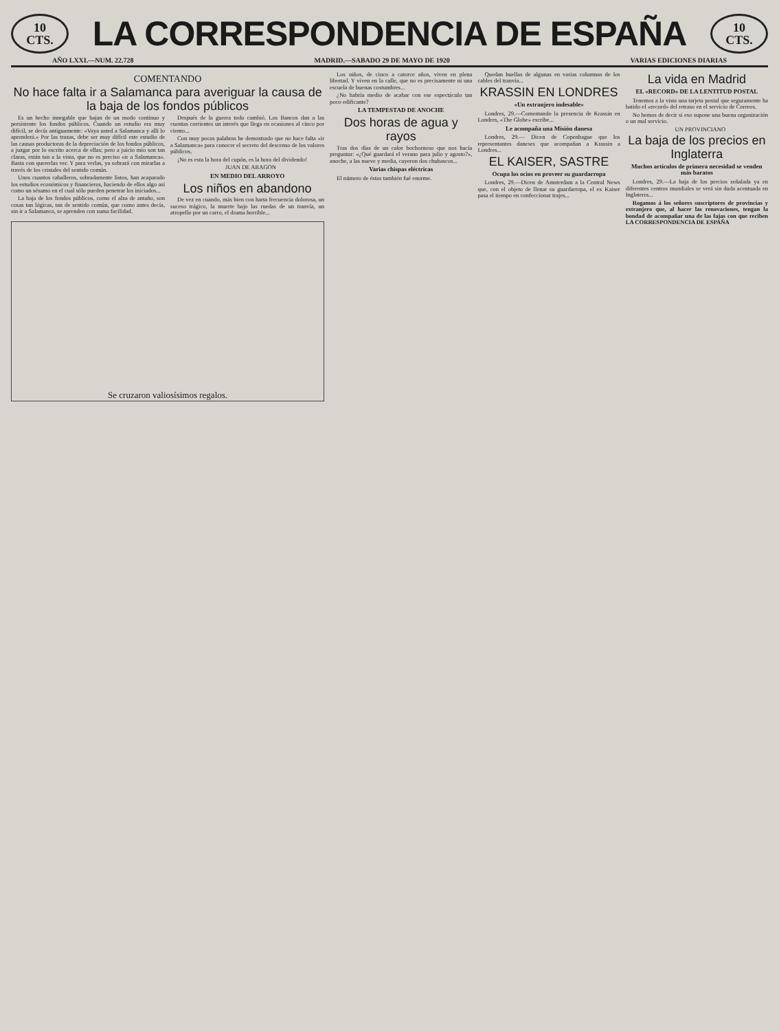10
CTS.
LA CORRESPONDENCIA DE ESPAÑA
10
CTS.
AÑO LXXI.—NUM. 22.728 MADRID.—SABADO 29 DE MAYO DE 1920 VARIAS EDICIONES DIARIAS
COMENTANDO
No hace falta ir a Salamanca para averiguar la causa de la baja de los fondos públicos
Es un hecho innegable que bajan de un modo continuo y persistente los fondos públicos. Cuando un estudio era muy difícil, se decía antiguamente: «Vaya usted a Salamanca y allí lo aprenderá.» Por las trazas, debe ser muy difícil este estudio de las causas productoras de la depreciación de los fondos públicos, a juzgar por lo escrito acerca de ellas; pero a juicio mío son tan claras, están tan a la vista, que no es preciso «ir a Salamanca». Basta con quererlas ver. Y para verlas, ya sobrará con mirarlas a través de los cristales del sentido común.
Unos cuantos caballeros, sobradamente listos, han acaparado los estudios económicos y financieros, haciendo de ellos algo así como un sésamo en el cual sólo pueden penetrar los iniciados...
La baja de los fondos públicos, como el alza de antaño, son cosas tan lógicas, tan de sentido común, que como antes decía, sin ir a Salamanca, se aprenden con suma facilidad.
Después de la guerra todo cambió. Los Bancos dan a las cuentas corrientes un interés que llega en ocasiones al cinco por ciento...
Con muy pocas palabras he demostrado que no hace falta «ir a Salamanca» para conocer el secreto del descenso de los valores públicos.
¡No es esta la hora del cupón, es la hora del dividendo!
JUAN DE ARAGON
EN MEDIO DEL ARROYO
Los niños en abandono
De vez en cuando, más bien con harta frecuencia dolorosa, un suceso trágico, la muerte bajo las ruedas de un tranvía, un atropello por un carro, el drama horrible...
Se cruzaron valiosísimos regalos.
Los niños, de cinco a catorce años, viven en plena libertad. Y viven en la calle, que no es precisamente ni una escuela de buenas costumbres...
¿No habría medio de acabar con ese espectáculo tan poco edificante?
LA TEMPESTAD DE ANOCHE
Dos horas de agua y rayos
Tras dos días de un calor bochornoso que nos hacía preguntar: «¿Qué guardará el verano para julio y agosto?», anoche, a las nueve y media, cayeron dos chubascos...
Varias chispas eléctricas
El número de éstas también fué enorme.
Quedan huellas de algunas en varias columnas de los cables del tranvía...
KRASSIN EN LONDRES
«Un extranjero indesable»
Londres, 29.—Comentando la presencia de Krassin en Londres, «The Globe» escribe...
Le acompaña una Misión danesa
Londres, 29.— Dicen de Copenhague que los representantes daneses que acompañan a Krassin a Londres...
EL KAISER, SASTRE
Ocupa los ocios en proveer su guardarropa
Londres, 29.—Dicen de Amsterdam a la Central News que, con el objeto de llenar su guardarropa, el ex Kaiser pasa el tiempo en confeccionar trajes...
La vida en Madrid
EL «RECORD» DE LA LENTITUD POSTAL
Tenemos a la vista una tarjeta postal que seguramente ha batido el «record» del retraso en el servicio de Correos.
No hemos de decir si eso supone una buena organización o un mal servicio.
UN PROVINCIANO
La baja de los precios en Inglaterra
Muchos artículos de primera necesidad se venden más baratos
Londres, 29.—La baja de los precios señalada ya en diferentes centros mundiales se verá sin duda acentuada en Inglaterra...
Rogamos á los señores suscriptores de provincias y extranjero que, al hacer las renovaciones, tengan la bondad de acompañar una de las fajas con que reciben LA CORRESPONDENCIA DE ESPAÑA